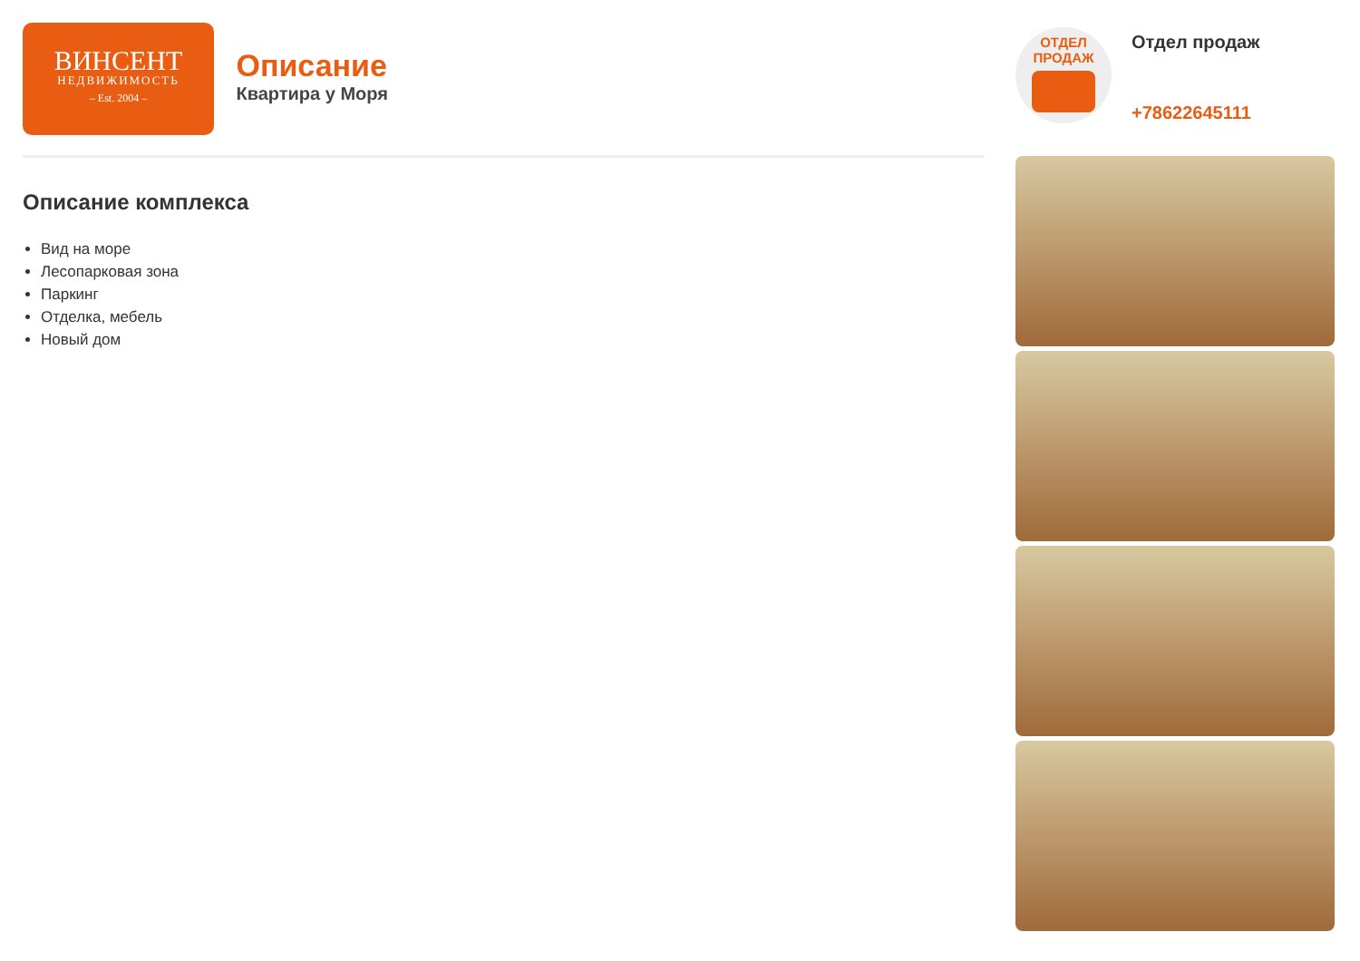ВИНСЕНТ
НЕДВИЖИМОСТЬ
– Est. 2004 –
Описание
Квартира у Моря
Описание комплекса
Вид на море
Лесопарковая зона
Паркинг
Отделка, мебель
Новый дом
ОТДЕЛ
ПРОДАЖ
Отдел продаж
+78622645111